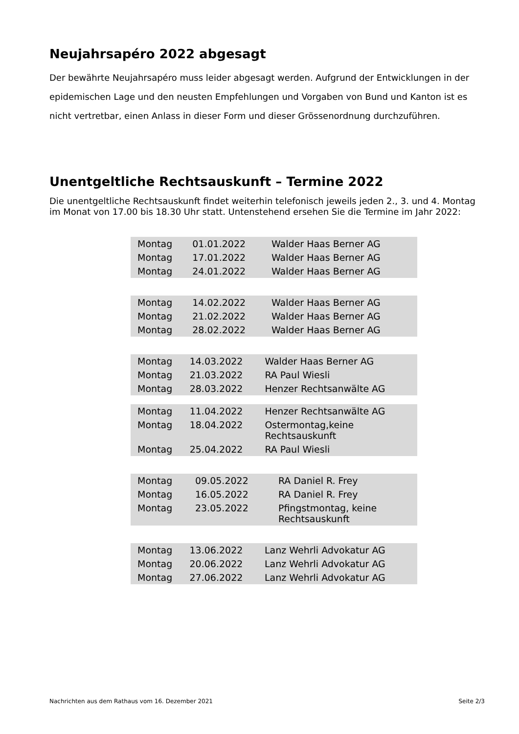Neujahrsapéro 2022 abgesagt
Der bewährte Neujahrsapéro muss leider abgesagt werden. Aufgrund der Entwicklungen in der epidemischen Lage und den neusten Empfehlungen und Vorgaben von Bund und Kanton ist es nicht vertretbar, einen Anlass in dieser Form und dieser Grössenordnung durchzuführen.
Unentgeltliche Rechtsauskunft – Termine 2022
Die unentgeltliche Rechtsauskunft findet weiterhin telefonisch jeweils jeden 2., 3. und 4. Montag im Monat von 17.00 bis 18.30 Uhr statt. Untenstehend ersehen Sie die Termine im Jahr 2022:
| Montag | 01.01.2022 | Walder Haas Berner AG |
| Montag | 17.01.2022 | Walder Haas Berner AG |
| Montag | 24.01.2022 | Walder Haas Berner AG |
| Montag | 14.02.2022 | Walder Haas Berner AG |
| Montag | 21.02.2022 | Walder Haas Berner AG |
| Montag | 28.02.2022 | Walder Haas Berner AG |
| Montag | 14.03.2022 | Walder Haas Berner AG |
| Montag | 21.03.2022 | RA Paul Wiesli |
| Montag | 28.03.2022 | Henzer Rechtsanwälte AG |
| Montag | 11.04.2022 | Henzer Rechtsanwälte AG |
| Montag | 18.04.2022 | Ostermontag,keine Rechtsauskunft |
| Montag | 25.04.2022 | RA Paul Wiesli |
| Montag | 09.05.2022 | RA Daniel R. Frey |
| Montag | 16.05.2022 | RA Daniel R. Frey |
| Montag | 23.05.2022 | Pfingstmontag, keine Rechtsauskunft |
| Montag | 13.06.2022 | Lanz Wehrli Advokatur AG |
| Montag | 20.06.2022 | Lanz Wehrli Advokatur AG |
| Montag | 27.06.2022 | Lanz Wehrli Advokatur AG |
Nachrichten aus dem Rathaus vom 16. Dezember 2021 Seite 2/3